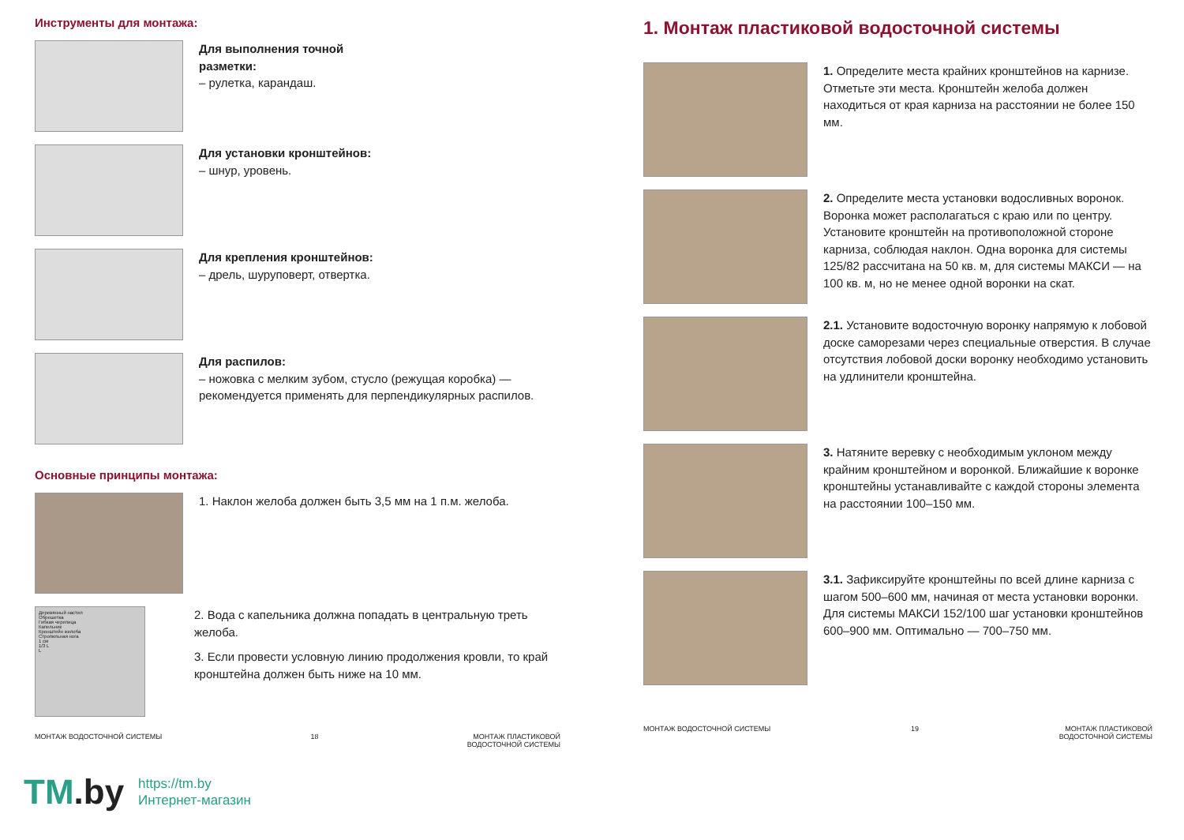Инструменты для монтажа:
Для выполнения точной
разметки:
– рулетка, карандаш.
Для установки кронштейнов:
– шнур, уровень.
Для крепления кронштейнов:
– дрель, шуруповерт, отвертка.
Для распилов:
– ножовка с мелким зубом, стусло (режущая коробка) — рекомендуется применять для перпендикулярных распилов.
Основные принципы монтажа:
1. Наклон желоба должен быть 3,5 мм на 1 п.м. желоба.
Деревянный настил
Обрешетка
Гибкая черепица
Капельник
Кронштейн желоба
Стропильная нога
1 см
1/3 L
L
2. Вода с капельника должна попадать в центральную треть желоба.
3. Если провести условную линию продолжения кровли, то край кронштейна должен быть ниже на 10 мм.
МОНТАЖ ВОДОСТОЧНОЙ СИСТЕМЫ 18 МОНТАЖ ПЛАСТИКОВОЙ
ВОДОСТОЧНОЙ СИСТЕМЫ
1. Монтаж пластиковой водосточной системы
1. Определите места крайних кронштейнов на карнизе. Отметьте эти места. Кронштейн желоба должен находиться от края карниза на расстоянии не более 150 мм.
2. Определите места установки водосливных воронок. Воронка может располагаться с краю или по центру. Установите кронштейн на противоположной стороне карниза, соблюдая наклон. Одна воронка для системы 125/82 рассчитана на 50 кв. м, для системы МАКСИ — на 100 кв. м, но не менее одной воронки на скат.
2.1. Установите водосточную воронку напрямую к лобовой доске саморезами через специальные отверстия. В случае отсутствия лобовой доски воронку необходимо установить на удлинители кронштейна.
3. Натяните веревку с необходимым уклоном между крайним кронштейном и воронкой. Ближайшие к воронке кронштейны устанавливайте с каждой стороны элемента на расстоянии 100–150 мм.
3.1. Зафиксируйте кронштейны по всей длине карниза с шагом 500–600 мм, начиная от места установки воронки. Для системы МАКСИ 152/100 шаг установки кронштейнов 600–900 мм. Оптимально — 700–750 мм.
МОНТАЖ ВОДОСТОЧНОЙ СИСТЕМЫ 19 МОНТАЖ ПЛАСТИКОВОЙ
ВОДОСТОЧНОЙ СИСТЕМЫ
TM.by
https://tm.by
Интернет-магазин